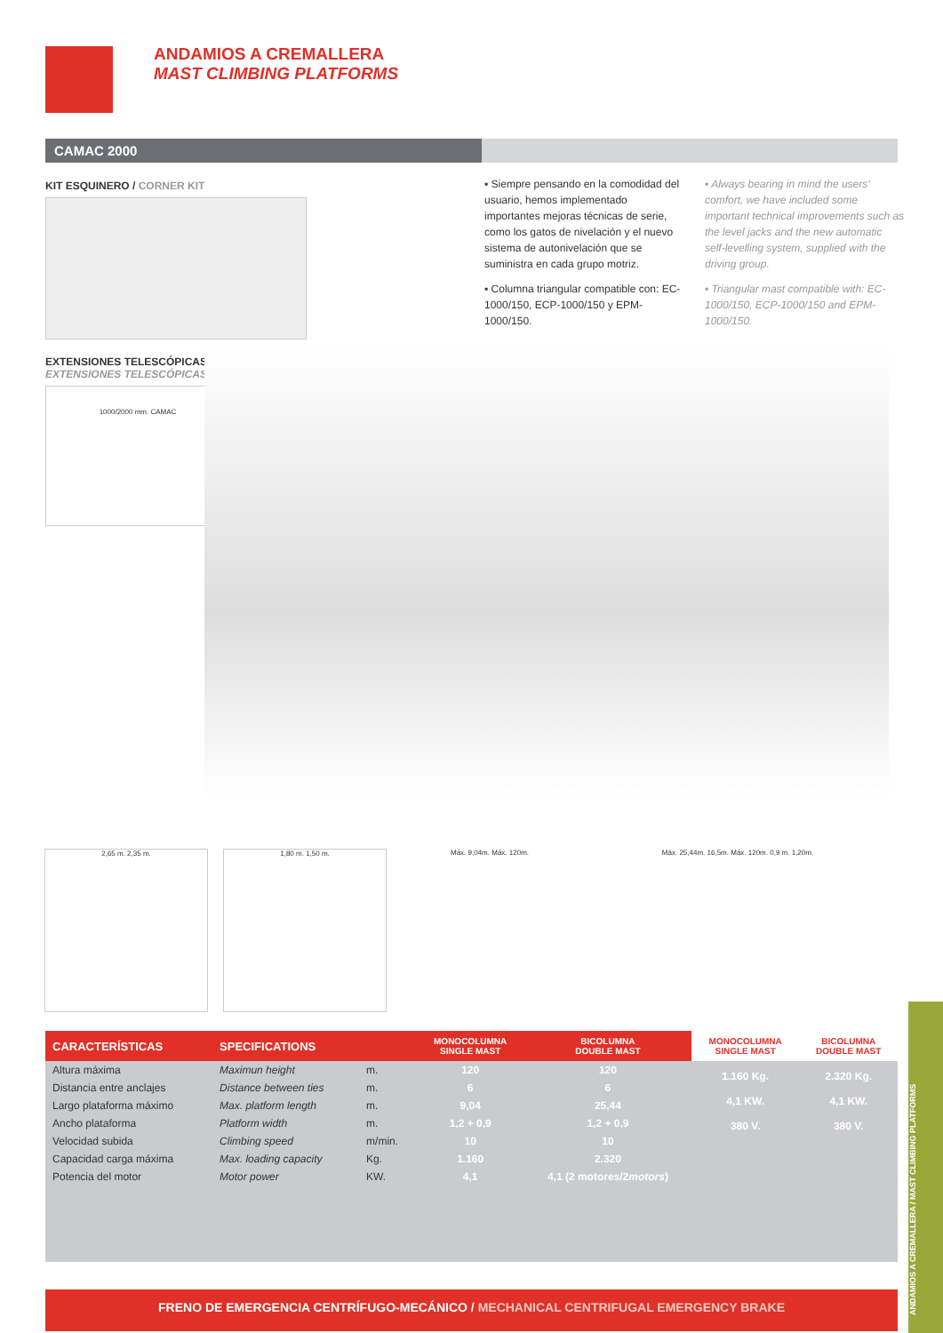ANDAMIOS A CREMALLERA
MAST CLIMBING PLATFORMS
CAMAC 2000
KIT ESQUINERO / CORNER KIT
EXTENSIONES TELESCÓPICAS
EXTENSIONES TELESCÓPICAS
1000/2000 mm. CAMAC
▪ Siempre pensando en la comodidad del usuario, hemos implementado importantes mejoras técnicas de serie, como los gatos de nivelación y el nuevo sistema de autonivelación que se suministra en cada grupo motriz.
▪ Columna triangular compatible con: EC-1000/150, ECP-1000/150 y EPM-1000/150.
▪ Always bearing in mind the users' comfort, we have included some important technical improvements such as the level jacks and the new automatic self-levelling system, supplied with the driving group.
▪ Triangular mast compatible with: EC-1000/150, ECP-1000/150 and EPM-1000/150.
2,65 m. 2,35 m. 1,80 m. 1,50 m. Máx. 9,04m. Máx. 120m. Máx. 25,44m. 16,5m. Máx. 120m. 0,9 m. 1,20m.
| CARACTERÍSTICAS | SPECIFICATIONS | | MONOCOLUMNA SINGLE MAST | BICOLUMNA DOUBLE MAST | MONOCOLUMNA SINGLE MAST | BICOLUMNA DOUBLE MAST |
| --- | --- | --- | --- | --- | --- | --- |
| Altura máxima | Maximun height | m. | 120 | 120 | 1.160 Kg. 4,1 KW. 380 V. | 2.320 Kg. 4,1 KW. 380 V. |
| Distancia entre anclajes | Distance between ties | m. | 6 | 6 | | |
| Largo plataforma máximo | Max. platform length | m. | 9,04 | 25,44 | | |
| Ancho plataforma | Platform width | m. | 1,2 + 0,9 | 1,2 + 0,9 | | |
| Velocidad subida | Climbing speed | m/min. | 10 | 10 | | |
| Capacidad carga máxima | Max. loading capacity | Kg. | 1.160 | 2.320 | | |
| Potencia del motor | Motor power | KW. | 4,1 | 4,1 (2 motores/2 motors ) | | |
FRENO DE EMERGENCIA CENTRÍFUGO-MECÁNICO / MECHANICAL CENTRIFUGAL EMERGENCY BRAKE
ANDAMIOS A CREMALLERA / MAST CLIMBING PLATFORMS